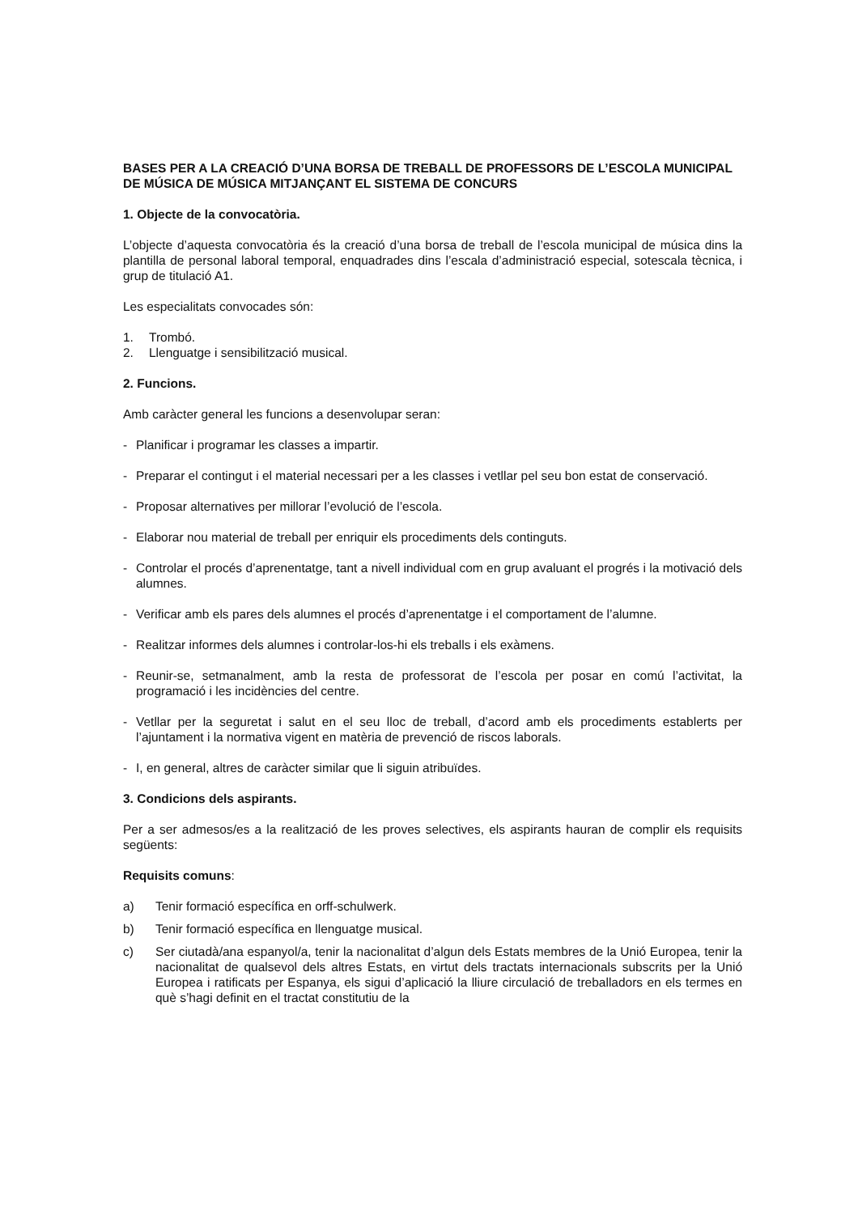BASES PER A LA CREACIÓ D’UNA BORSA DE TREBALL DE PROFESSORS DE L’ESCOLA MUNICIPAL DE MÚSICA DE MÚSICA MITJANÇANT EL SISTEMA DE CONCURS
1. Objecte de la convocatòria.
L’objecte d’aquesta convocatòria és la creació d’una borsa de treball de l’escola municipal de música dins la plantilla de personal laboral temporal, enquadrades dins l’escala d’administració especial, sotescala tècnica, i grup de titulació A1.
Les especialitats convocades són:
1. Trombó.
2. Llenguatge i sensibilització musical.
2. Funcions.
Amb caràcter general les funcions a desenvolupar seran:
- Planificar i programar les classes a impartir.
- Preparar el contingut i el material necessari per a les classes i vetllar pel seu bon estat de conservació.
- Proposar alternatives per millorar l’evolució de l’escola.
- Elaborar nou material de treball per enriquir els procediments dels continguts.
- Controlar el procés d’aprenentatge, tant a nivell individual com en grup avaluant el progrés i la motivació dels alumnes.
- Verificar amb els pares dels alumnes el procés d’aprenentatge i el comportament de l’alumne.
- Realitzar informes dels alumnes i controlar-los-hi els treballs i els exàmens.
- Reunir-se, setmanalment, amb la resta de professorat de l’escola per posar en comú l’activitat, la programació i les incidències del centre.
- Vetllar per la seguretat i salut en el seu lloc de treball, d’acord amb els procediments establerts per l’ajuntament i la normativa vigent en matèria de prevenció de riscos laborals.
- I, en general, altres de caràcter similar que li siguin atribuïdes.
3. Condicions dels aspirants.
Per a ser admesos/es a la realització de les proves selectives, els aspirants hauran de complir els requisits següents:
Requisits comuns:
a) Tenir formació específica en orff-schulwerk.
b) Tenir formació específica en llenguatge musical.
c) Ser ciutadà/ana espanyol/a, tenir la nacionalitat d’algun dels Estats membres de la Unió Europea, tenir la nacionalitat de qualsevol dels altres Estats, en virtut dels tractats internacionals subscrits per la Unió Europea i ratificats per Espanya, els sigui d’aplicació la lliure circulació de treballadors en els termes en què s’hagi definit en el tractat constitutiu de la